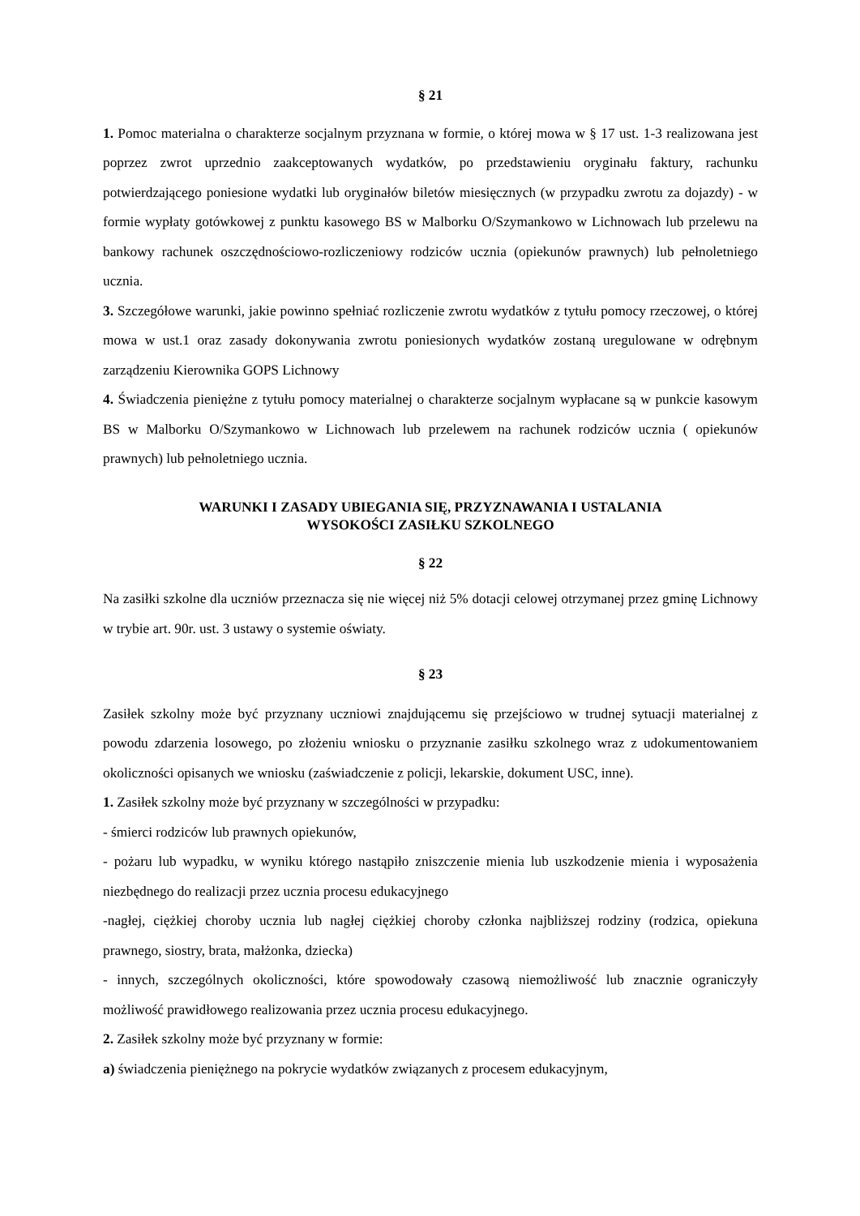§ 21
1. Pomoc materialna o charakterze socjalnym przyznana w formie, o której mowa w § 17 ust. 1-3 realizowana jest poprzez zwrot uprzednio zaakceptowanych wydatków, po przedstawieniu oryginału faktury, rachunku potwierdzającego poniesione wydatki lub oryginałów biletów miesięcznych (w przypadku zwrotu za dojazdy) - w formie wypłaty gotówkowej z punktu kasowego BS w Malborku O/Szymankowo w Lichnowach lub przelewu na bankowy rachunek oszczędnościowo-rozliczeniowy rodziców ucznia (opiekunów prawnych) lub pełnoletniego ucznia.
3. Szczegółowe warunki, jakie powinno spełniać rozliczenie zwrotu wydatków z tytułu pomocy rzeczowej, o której mowa w ust.1 oraz zasady dokonywania zwrotu poniesionych wydatków zostaną uregulowane w odrębnym zarządzeniu Kierownika GOPS Lichnowy
4. Świadczenia pieniężne z tytułu pomocy materialnej o charakterze socjalnym wypłacane są w punkcie kasowym BS w Malborku O/Szymankowo w Lichnowach lub przelewem na rachunek rodziców ucznia ( opiekunów prawnych) lub pełnoletniego ucznia.
WARUNKI I ZASADY UBIEGANIA SIĘ, PRZYZNAWANIA I USTALANIA
WYSOKOŚCI ZASIŁKU SZKOLNEGO
§ 22
Na zasiłki szkolne dla uczniów przeznacza się nie więcej niż 5% dotacji celowej otrzymanej przez gminę Lichnowy w trybie art. 90r. ust. 3 ustawy o systemie oświaty.
§ 23
Zasiłek szkolny może być przyznany uczniowi znajdującemu się przejściowo w trudnej sytuacji materialnej z powodu zdarzenia losowego, po złożeniu wniosku o przyznanie zasiłku szkolnego wraz z udokumentowaniem okoliczności opisanych we wniosku (zaświadczenie z policji, lekarskie, dokument USC, inne).
1. Zasiłek szkolny może być przyznany w szczególności w przypadku:
- śmierci rodziców lub prawnych opiekunów,
- pożaru lub wypadku, w wyniku którego nastąpiło zniszczenie mienia lub uszkodzenie mienia i wyposażenia niezbędnego do realizacji przez ucznia procesu edukacyjnego
-nagłej, ciężkiej choroby ucznia lub nagłej ciężkiej choroby członka najbliższej rodziny (rodzica, opiekuna prawnego, siostry, brata, małżonka, dziecka)
- innych, szczególnych okoliczności, które spowodowały czasową niemożliwość lub znacznie ograniczyły możliwość prawidłowego realizowania przez ucznia procesu edukacyjnego.
2. Zasiłek szkolny może być przyznany w formie:
a) świadczenia pieniężnego na pokrycie wydatków związanych z procesem edukacyjnym,